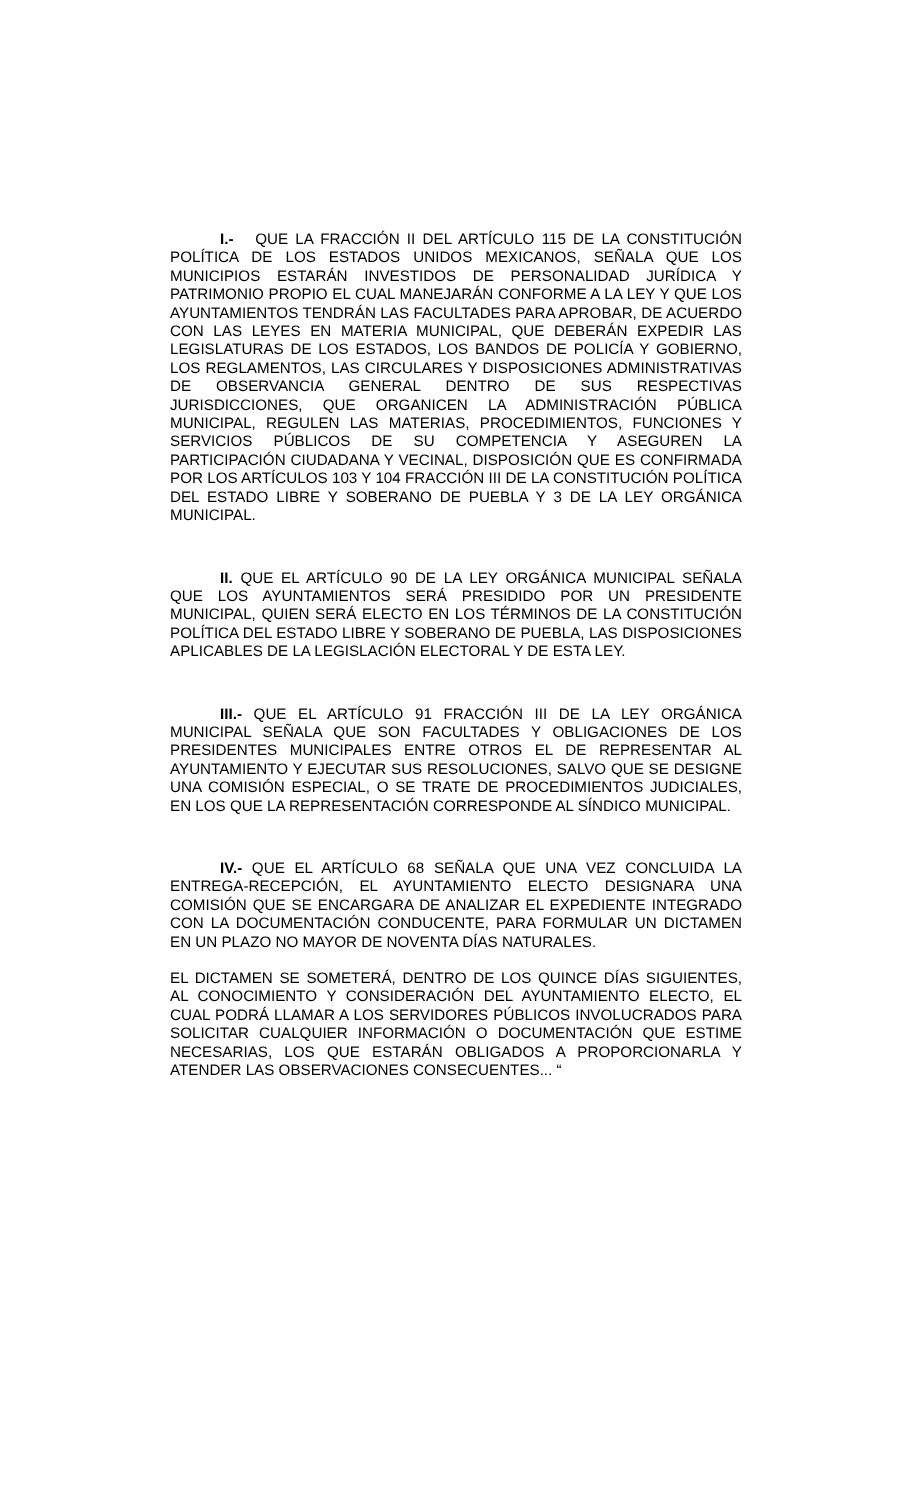I.- QUE LA FRACCIÓN II DEL ARTÍCULO 115 DE LA CONSTITUCIÓN POLÍTICA DE LOS ESTADOS UNIDOS MEXICANOS, SEÑALA QUE LOS MUNICIPIOS ESTARÁN INVESTIDOS DE PERSONALIDAD JURÍDICA Y PATRIMONIO PROPIO EL CUAL MANEJARÁN CONFORME A LA LEY Y QUE LOS AYUNTAMIENTOS TENDRÁN LAS FACULTADES PARA APROBAR, DE ACUERDO CON LAS LEYES EN MATERIA MUNICIPAL, QUE DEBERÁN EXPEDIR LAS LEGISLATURAS DE LOS ESTADOS, LOS BANDOS DE POLICÍA Y GOBIERNO, LOS REGLAMENTOS, LAS CIRCULARES Y DISPOSICIONES ADMINISTRATIVAS DE OBSERVANCIA GENERAL DENTRO DE SUS RESPECTIVAS JURISDICCIONES, QUE ORGANICEN LA ADMINISTRACIÓN PÚBLICA MUNICIPAL, REGULEN LAS MATERIAS, PROCEDIMIENTOS, FUNCIONES Y SERVICIOS PÚBLICOS DE SU COMPETENCIA Y ASEGUREN LA PARTICIPACIÓN CIUDADANA Y VECINAL, DISPOSICIÓN QUE ES CONFIRMADA POR LOS ARTÍCULOS 103 Y 104 FRACCIÓN III DE LA CONSTITUCIÓN POLÍTICA DEL ESTADO LIBRE Y SOBERANO DE PUEBLA Y 3 DE LA LEY ORGÁNICA MUNICIPAL.
II. QUE EL ARTÍCULO 90 DE LA LEY ORGÁNICA MUNICIPAL SEÑALA QUE LOS AYUNTAMIENTOS SERÁ PRESIDIDO POR UN PRESIDENTE MUNICIPAL, QUIEN SERÁ ELECTO EN LOS TÉRMINOS DE LA CONSTITUCIÓN POLÍTICA DEL ESTADO LIBRE Y SOBERANO DE PUEBLA, LAS DISPOSICIONES APLICABLES DE LA LEGISLACIÓN ELECTORAL Y DE ESTA LEY.
III.- QUE EL ARTÍCULO 91 FRACCIÓN III DE LA LEY ORGÁNICA MUNICIPAL SEÑALA QUE SON FACULTADES Y OBLIGACIONES DE LOS PRESIDENTES MUNICIPALES ENTRE OTROS EL DE REPRESENTAR AL AYUNTAMIENTO Y EJECUTAR SUS RESOLUCIONES, SALVO QUE SE DESIGNE UNA COMISIÓN ESPECIAL, O SE TRATE DE PROCEDIMIENTOS JUDICIALES, EN LOS QUE LA REPRESENTACIÓN CORRESPONDE AL SÍNDICO MUNICIPAL.
IV.- QUE EL ARTÍCULO 68 SEÑALA QUE UNA VEZ CONCLUIDA LA ENTREGA-RECEPCIÓN, EL AYUNTAMIENTO ELECTO DESIGNARA UNA COMISIÓN QUE SE ENCARGARA DE ANALIZAR EL EXPEDIENTE INTEGRADO CON LA DOCUMENTACIÓN CONDUCENTE, PARA FORMULAR UN DICTAMEN EN UN PLAZO NO MAYOR DE NOVENTA DÍAS NATURALES.
EL DICTAMEN SE SOMETERÁ, DENTRO DE LOS QUINCE DÍAS SIGUIENTES, AL CONOCIMIENTO Y CONSIDERACIÓN DEL AYUNTAMIENTO ELECTO, EL CUAL PODRÁ LLAMAR A LOS SERVIDORES PÚBLICOS INVOLUCRADOS PARA SOLICITAR CUALQUIER INFORMACIÓN O DOCUMENTACIÓN QUE ESTIME NECESARIAS, LOS QUE ESTARÁN OBLIGADOS A PROPORCIONARLA Y ATENDER LAS OBSERVACIONES CONSECUENTES... “